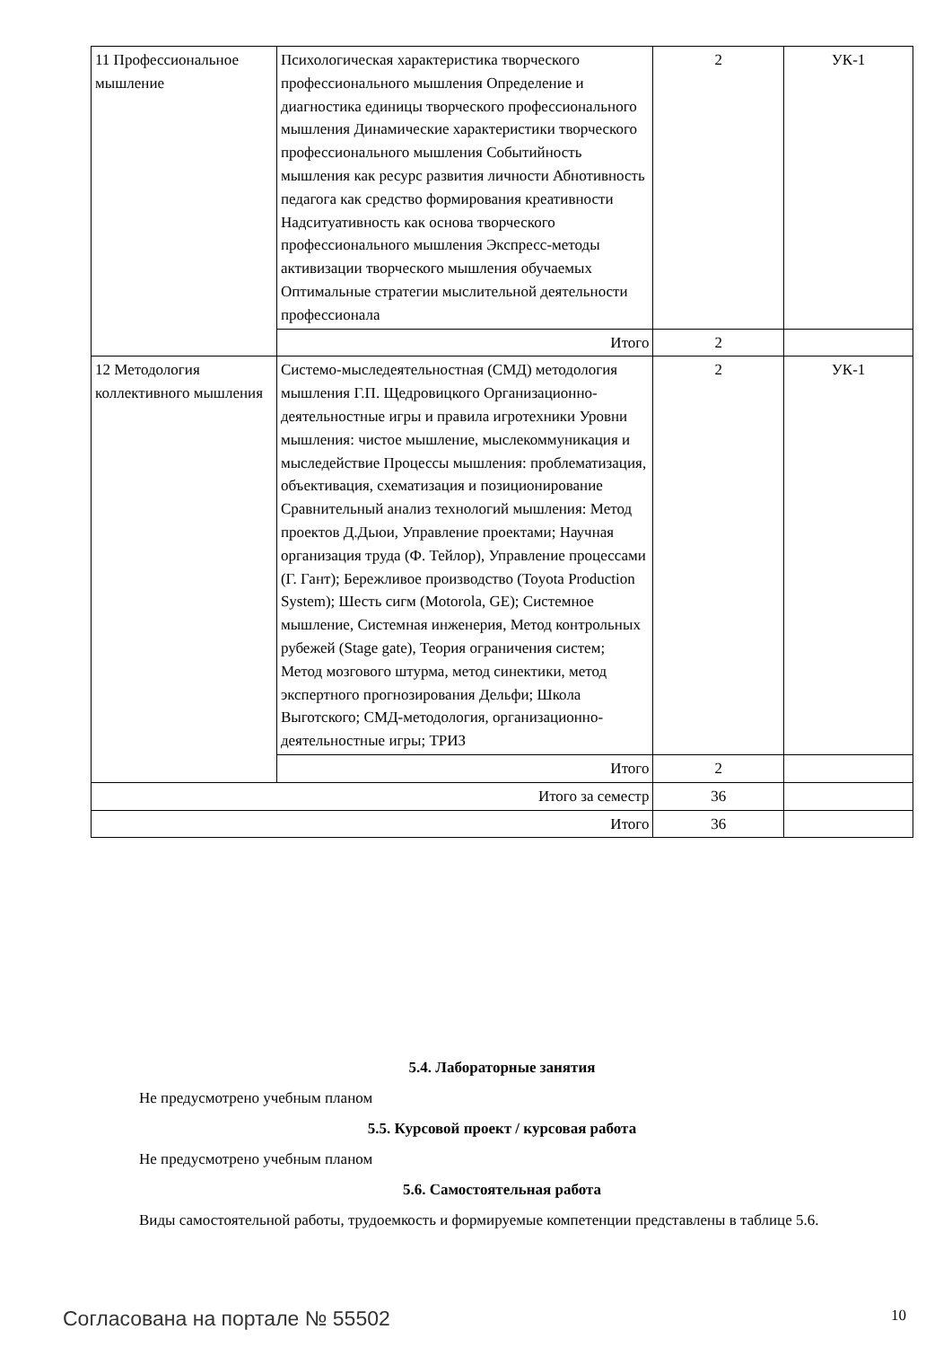| 11 Профессиональное мышление | Психологическая характеристика творческого профессионального мышления Определение и диагностика единицы творческого профессионального мышления Динамические характеристики творческого профессионального мышления Событийность мышления как ресурс развития личности Абнотивность педагога как средство формирования креативности Надситуативность как основа творческого профессионального мышления Экспресс-методы активизации творческого мышления обучаемых Оптимальные стратегии мыслительной деятельности профессионала | 2 | УК-1 |
| | Итого | 2 | |
| 12 Методология коллективного мышления | Системо-мыследеятельностная (СМД) методология мышления Г.П. Щедровицкого Организационно-деятельностные игры и правила игротехники Уровни мышления: чистое мышление, мыслекоммуникация и мыследействие Процессы мышления: проблематизация, объективация, схематизация и позиционирование Сравнительный анализ технологий мышления: Метод проектов Д.Дьюи, Управление проектами; Научная организация труда (Ф. Тейлор), Управление процессами (Г. Гант); Бережливое производство (Toyota Production System); Шесть сигм (Motorola, GE); Системное мышление, Системная инженерия, Метод контрольных рубежей (Stage gate), Теория ограничения систем; Метод мозгового штурма, метод синектики, метод экспертного прогнозирования Дельфи; Школа Выготского; СМД-методология, организационно-деятельностные игры; ТРИЗ | 2 | УК-1 |
| | Итого | 2 | |
| Итого за семестр | | 36 | |
| Итого | | 36 | |
5.4. Лабораторные занятия
Не предусмотрено учебным планом
5.5. Курсовой проект / курсовая работа
Не предусмотрено учебным планом
5.6. Самостоятельная работа
Виды самостоятельной работы, трудоемкость и формируемые компетенции представлены в таблице 5.6.
Согласована на портале № 55502 10